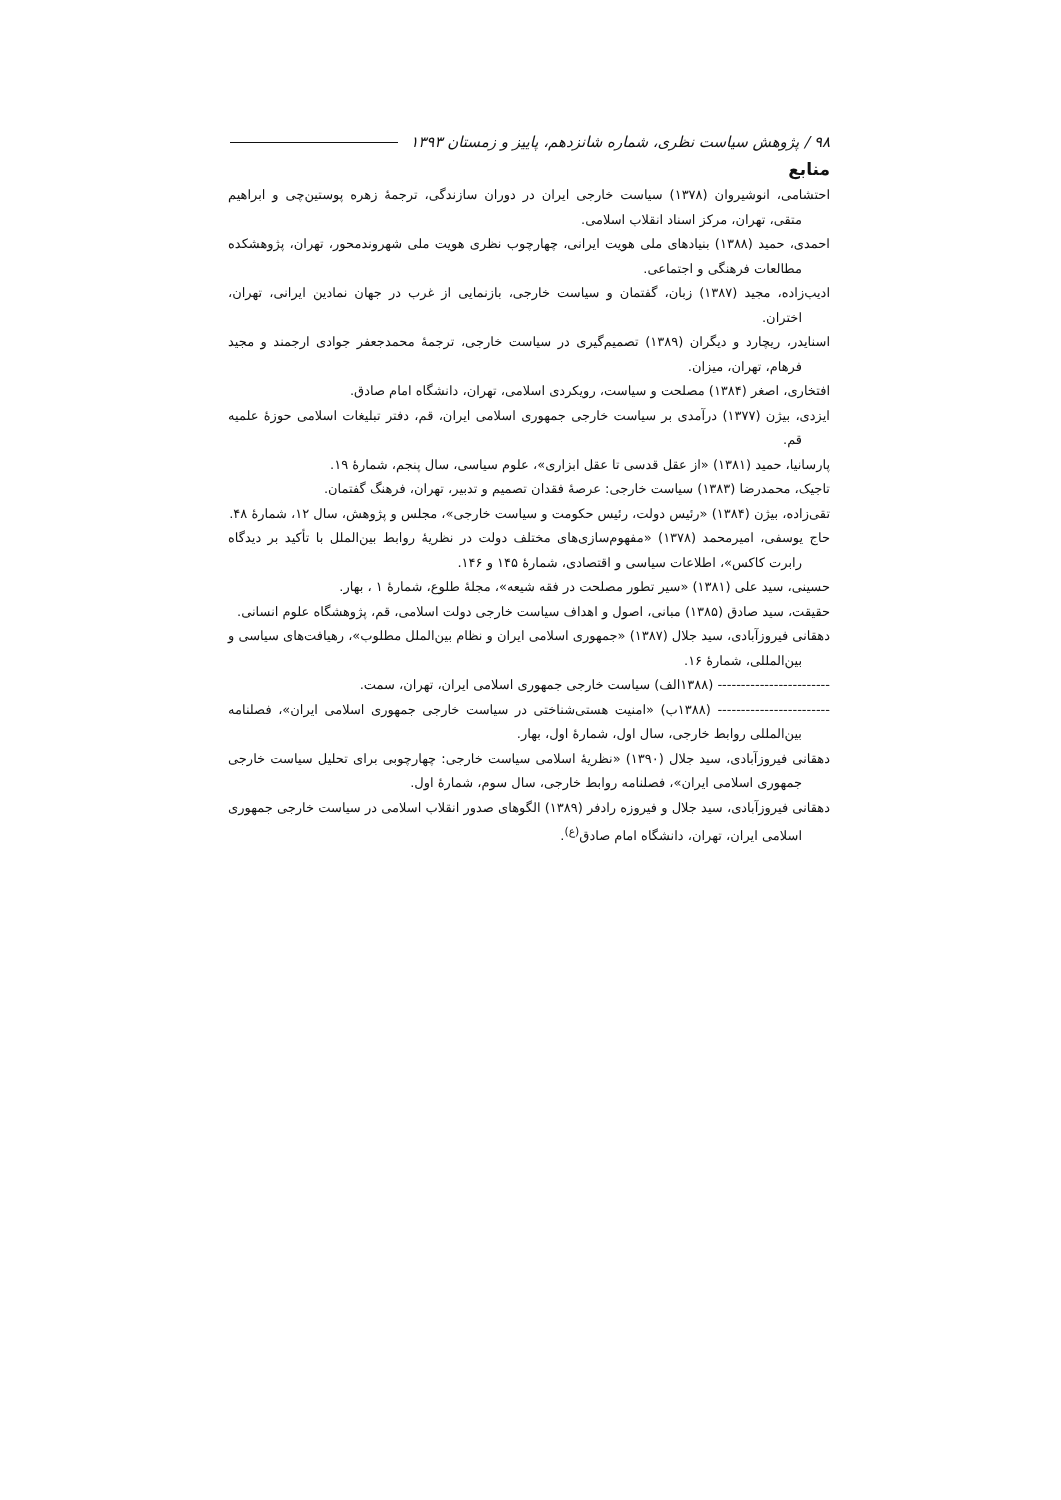۹۸ / پژوهش سیاست نظری، شماره شانزدهم، پاییز و زمستان ۱۳۹۳
منابع
احتشامی، انوشیروان (۱۳۷۸) سیاست خارجی ایران در دوران سازندگی، ترجمهٔ زهره پوستین‌چی و ابراهیم متقی، تهران، مرکز اسناد انقلاب اسلامی.
احمدی، حمید (۱۳۸۸) بنیادهای ملی هویت ایرانی، چهارچوب نظری هویت ملی شهروندمحور، تهران، پژوهشکده مطالعات فرهنگی و اجتماعی.
ادیب‌زاده، مجید (۱۳۸۷) زبان، گفتمان و سیاست خارجی، بازنمایی از غرب در جهان نمادین ایرانی، تهران، اختران.
اسنایدر، ریچارد و دیگران (۱۳۸۹) تصمیم‌گیری در سیاست خارجی، ترجمهٔ محمدجعفر جوادی ارجمند و مجید فرهام، تهران، میزان.
افتخاری، اصغر (۱۳۸۴) مصلحت و سیاست، رویکردی اسلامی، تهران، دانشگاه امام صادق.
ایزدی، بیژن (۱۳۷۷) درآمدی بر سیاست خارجی جمهوری اسلامی ایران، قم، دفتر تبلیغات اسلامی حوزهٔ علمیه قم.
پارسانیا، حمید (۱۳۸۱) «از عقل قدسی تا عقل ابزاری»، علوم سیاسی، سال پنجم، شمارهٔ ۱۹.
تاجیک، محمدرضا (۱۳۸۳) سیاست خارجی: عرصهٔ فقدان تصمیم و تدبیر، تهران، فرهنگ گفتمان.
تقی‌زاده، بیژن (۱۳۸۴) «رئیس دولت، رئیس حکومت و سیاست خارجی»، مجلس و پژوهش، سال ۱۲، شمارهٔ ۴۸.
حاج یوسفی، امیرمحمد (۱۳۷۸) «مفهوم‌سازی‌های مختلف دولت در نظریهٔ روابط بین‌الملل با تأکید بر دیدگاه رابرت کاکس»، اطلاعات سیاسی و اقتصادی، شمارهٔ ۱۴۵ و ۱۴۶.
حسینی، سید علی (۱۳۸۱) «سیر تطور مصلحت در فقه شیعه»، مجلهٔ طلوع، شمارهٔ ۱ ، بهار.
حقیقت، سید صادق (۱۳۸۵) مبانی، اصول و اهداف سیاست خارجی دولت اسلامی، قم، پژوهشگاه علوم انسانی.
دهقانی فیروزآبادی، سید جلال (۱۳۸۷) «جمهوری اسلامی ایران و نظام بین‌الملل مطلوب»، رهیافت‌های سیاسی و بین‌المللی، شمارهٔ ۱۶.
------------------------ (۱۳۸۸الف) سیاست خارجی جمهوری اسلامی ایران، تهران، سمت.
------------------------ (۱۳۸۸ب) «امنیت هستی‌شناختی در سیاست خارجی جمهوری اسلامی ایران»، فصلنامه بین‌المللی روابط خارجی، سال اول، شمارهٔ اول، بهار.
دهقانی فیروزآبادی، سید جلال (۱۳۹۰) «نظریهٔ اسلامی سیاست خارجی: چهارچوبی برای تحلیل سیاست خارجی جمهوری اسلامی ایران»، فصلنامه روابط خارجی، سال سوم، شمارهٔ اول.
دهقانی فیروزآبادی، سید جلال و فیروزه رادفر (۱۳۸۹) الگوهای صدور انقلاب اسلامی در سیاست خارجی جمهوری اسلامی ایران، تهران، دانشگاه امام صادق<sup>(ع)</sup>.